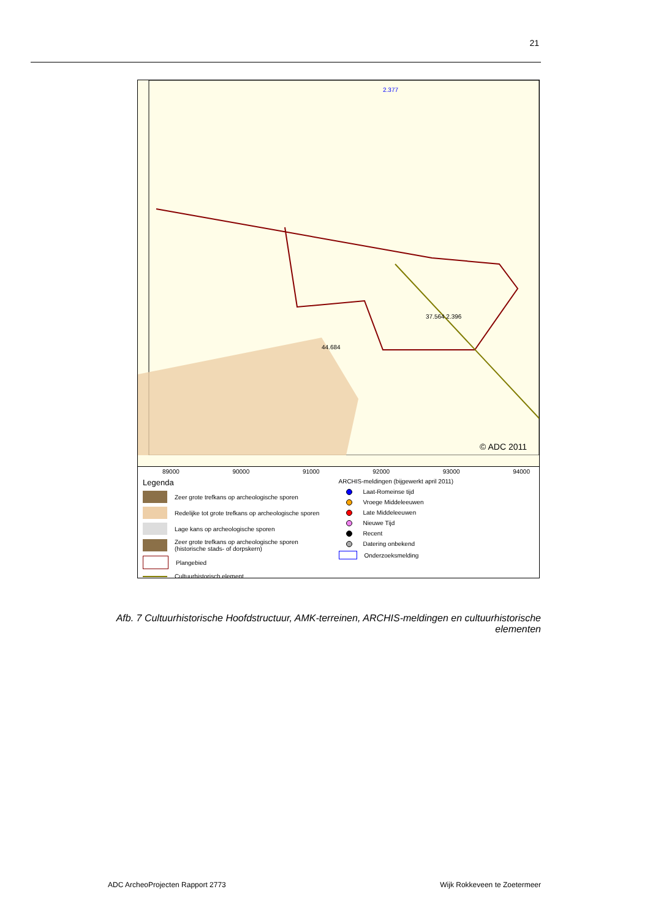21
2.377
37.564 2.396
44.684
© ADC 2011
89000 90000 91000 92000 93000 94000
Legenda
Zeer grote trefkans op archeologische sporen
Redelijke tot grote trefkans op archeologische sporen
Lage kans op archeologische sporen
Zeer grote trefkans op archeologische sporen
(historische stads- of dorpskern)
Plangebied
Cultuurhistorisch element
ARCHIS-meldingen (bijgewerkt april 2011)
Laat-Romeinse tijd
Vroege Middeleeuwen
Late Middeleeuwen
Nieuwe Tijd
Recent
Datering onbekend
Onderzoeksmelding
Afb. 7 Cultuurhistorische Hoofdstructuur, AMK-terreinen, ARCHIS-meldingen en cultuurhistorische elementen
ADC ArcheoProjecten Rapport 2773 Wijk Rokkeveen te Zoetermeer